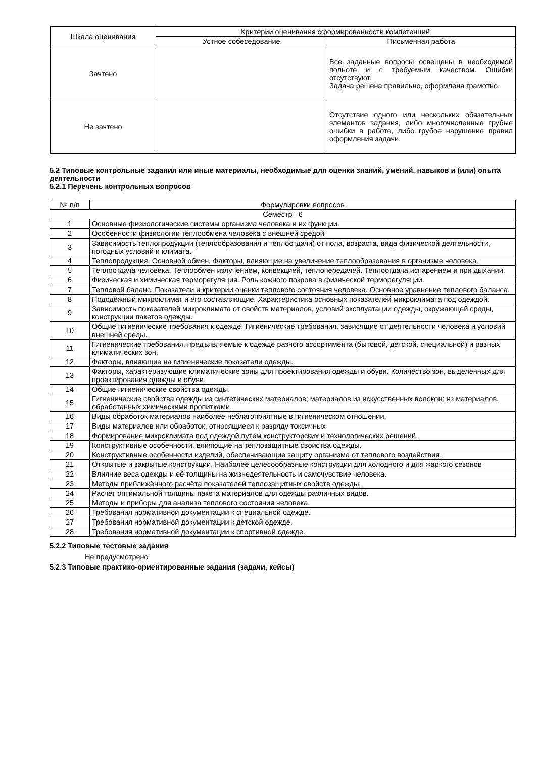| Шкала оценивания | Критерии оценивания сформированности компетенций | |
| --- | --- | --- |
| | Устное собеседование | Письменная работа |
| Зачтено | | Все заданные вопросы освещены в необходимой полноте и с требуемым качеством. Ошибки отсутствуют. Задача решена правильно, оформлена грамотно. |
| Не зачтено | | Отсутствие одного или нескольких обязательных элементов задания, либо многочисленные грубые ошибки в работе, либо грубое нарушение правил оформления задачи. |
5.2 Типовые контрольные задания или иные материалы, необходимые для оценки знаний, умений, навыков и (или) опыта деятельности
5.2.1 Перечень контрольных вопросов
| № п/п | Формулировки вопросов |
| Семестр 6 | |
| 1 | Основные физиологические системы организма человека и их функции. |
| 2 | Особенности физиологии теплообмена человека с внешней средой |
| 3 | Зависимость теплопродукции (теплообразования и теплоотдачи) от пола, возраста, вида физической деятельности, погодных условий и климата. |
| 4 | Теплопродукция. Основной обмен. Факторы, влияющие на увеличение теплообразования в организме человека. |
| 5 | Теплоотдача человека. Теплообмен излучением, конвекцией, теплопередачей. Теплоотдача испарением и при дыхании. |
| 6 | Физическая и химическая терморегуляция. Роль кожного покрова в физической терморегуляции. |
| 7 | Тепловой баланс. Показатели и критерии оценки теплового состояния человека. Основное уравнение теплового баланса. |
| 8 | Пододёжный микроклимат и его составляющие. Характеристика основных показателей микроклимата под одеждой. |
| 9 | Зависимость показателей микроклимата от свойств материалов, условий эксплуатации одежды, окружающей среды, конструкции пакетов одежды. |
| 10 | Общие гигиенические требования к одежде. Гигиенические требования, зависящие от деятельности человека и условий внешней среды. |
| 11 | Гигиенические требования, предъявляемые к одежде разного ассортимента (бытовой, детской, специальной) и разных климатических зон. |
| 12 | Факторы, влияющие на гигиенические показатели одежды. |
| 13 | Факторы, характеризующие климатические зоны для проектирования одежды и обуви. Количество зон, выделенных для проектирования одежды и обуви. |
| 14 | Общие гигиенические свойства одежды. |
| 15 | Гигиенические свойства одежды из синтетических материалов; материалов из искусственных волокон; из материалов, обработанных химическими пропитками. |
| 16 | Виды обработок материалов наиболее неблагоприятные в гигиеническом отношении. |
| 17 | Виды материалов или обработок, относящиеся к разряду токсичных |
| 18 | Формирование микроклимата под одеждой путем конструкторских и технологических решений. |
| 19 | Конструктивные особенности, влияющие на теплозащитные свойства одежды. |
| 20 | Конструктивные особенности изделий, обеспечивающие защиту организма от теплового воздействия. |
| 21 | Открытые и закрытые конструкции. Наиболее целесообразные конструкции для холодного и для жаркого сезонов |
| 22 | Влияние веса одежды и её толщины на жизнедеятельность и самочувствие человека. |
| 23 | Методы приближённого расчёта показателей теплозащитных свойств одежды. |
| 24 | Расчет оптимальной толщины пакета материалов для одежды различных видов. |
| 25 | Методы и приборы для анализа теплового состояния человека. |
| 26 | Требования нормативной документации к специальной одежде. |
| 27 | Требования нормативной документации к детской одежде. |
| 28 | Требования нормативной документации к спортивной одежде. |
5.2.2 Типовые тестовые задания
Не предусмотрено
5.2.3 Типовые практико-ориентированные задания (задачи, кейсы)